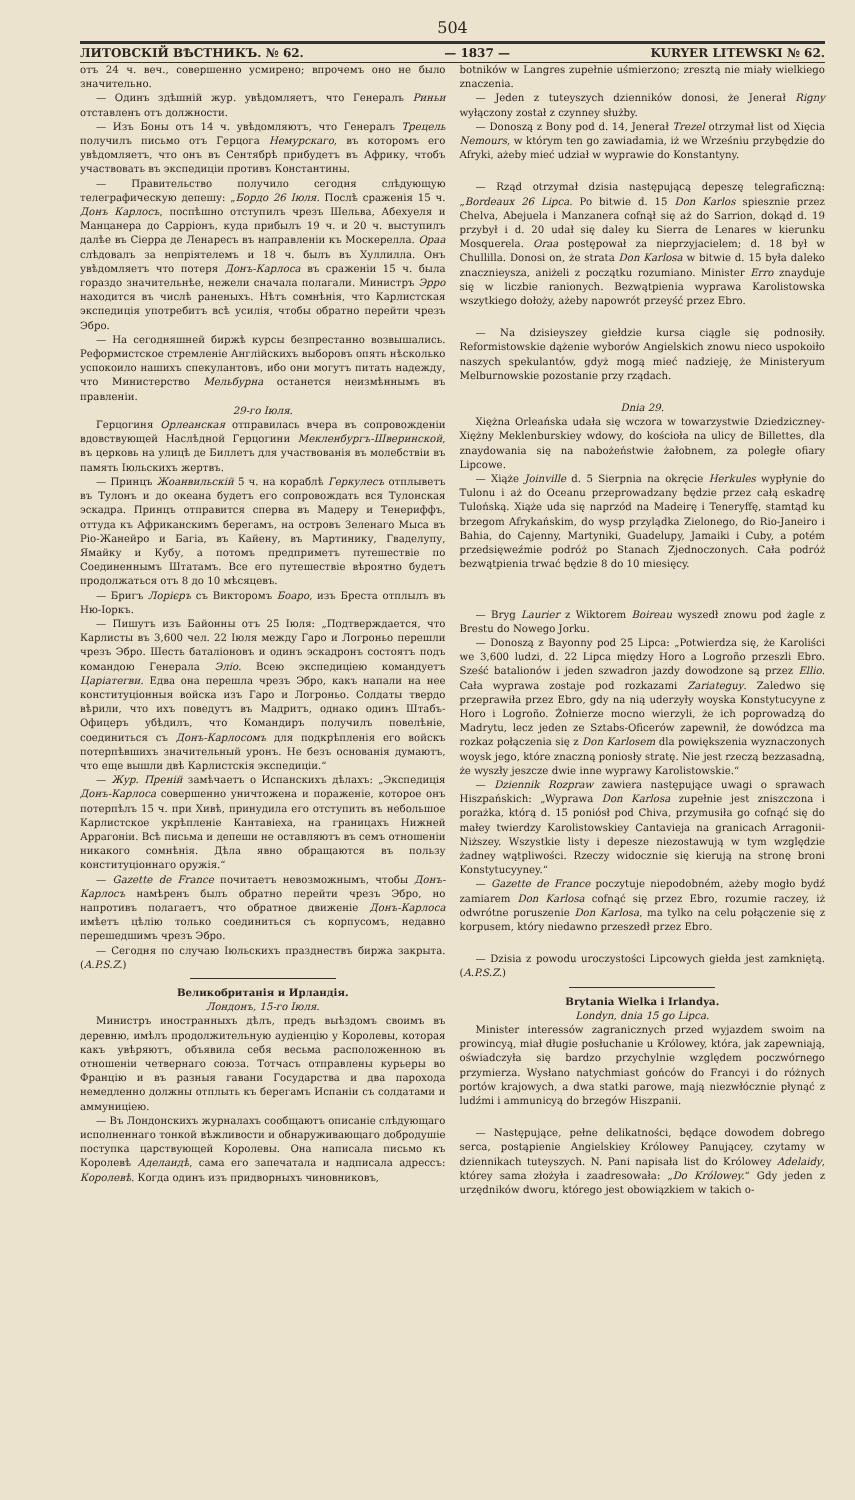504
ЛИТОВСКІЙ ВѢСТНИКЪ. № 62. — 1837 — KURYER LITEWSKI № 62.
отъ 24 ч. веч., совершенно усмирено; впрочемъ оно не было значительно.
— Одинъ здѣшній жур. увѣдомляетъ, что Генералъ Риньи отставленъ отъ должности.
— Изъ Боны отъ 14 ч. увѣдомляютъ, что Генералъ Трецель получилъ письмо отъ Герцога Немурскаго, въ которомъ его увѣдомляетъ, что онъ въ Сентябрѣ прибудетъ въ Африку, чтобъ участвовать въ экспедиціи противъ Константины.
— Правительство получило сегодня слѣдующую телеграфическую депешу: „Бордо 26 Іюля. Послѣ сраженія 15 ч. Донъ Карлосъ, поспѣшно отступилъ чрезъ Шельва, Абехуеля и Манцанера до Сарріонъ, куда прибылъ 19 ч. и 20 ч. выступилъ далѣе въ Сіерра де Ленаресъ въ направленіи къ Москерелла. Ораа слѣдовалъ за непріятелемъ и 18 ч. былъ въ Хуллилла. Онъ увѣдомляетъ что потеря Донъ-Карлоса въ сраженіи 15 ч. была гораздо значительнѣе, нежели сначала полагали. Министръ Эрро находится въ числѣ раненыхъ. Нѣтъ сомнѣнія, что Карлистская экспедиція употребитъ всѣ усилія, чтобы обратно перейти чрезъ Эбро.
— На сегодняшней биржѣ курсы безпрестанно возвышались. Реформистское стремленіе Англійскихъ выборовъ опять нѣсколько успокоило нашихъ спекулантовъ, ибо они могутъ питать надежду, что Министерство Мельбурна останется неизмѣннымъ въ правленіи.
29-го Іюля.
Герцогиня Орлеанская отправилась вчера въ сопровожденіи вдовствующей Наслѣдной Герцогини Мекленбургъ-Шверинской, въ церковь на улицѣ де Биллетъ для участвованія въ молебствіи въ память Іюльскихъ жертвъ.
— Принцъ Жоанвильскій 5 ч. на кораблѣ Геркулесъ отплыветъ въ Тулонъ и до океана будетъ его сопровождать вся Тулонская эскадра. Принцъ отправится сперва въ Мадеру и Тенериффъ, оттуда къ Африканскимъ берегамъ, на островъ Зеленаго Мыса въ Ріо-Жанейро и Багіа, въ Кайену, въ Мартинику, Гваделупу, Ямайку и Кубу, а потомъ предприметъ путешествіе по Соединеннымъ Штатамъ. Все его путешествіе вѣроятно будетъ продолжаться отъ 8 до 10 мѣсяцевъ.
— Бригъ Лорієръ съ Викторомъ Боаро, изъ Бреста отплылъ въ Ню-Іоркъ.
— Пишутъ изъ Байонны отъ 25 Іюля: „Подтверждается, что Карлисты въ 3,600 чел. 22 Іюля между Гаро и Логроньо перешли чрезъ Эбро. Шесть баталіоновъ и одинъ эскадронъ состоятъ подъ командою Генерала Эліо. Всею экспедиціею командуетъ Царіатегви. Едва она перешла чрезъ Эбро, какъ напали на нее конституціонныя войска изъ Гаро и Логроньо. Солдаты твердо вѣрили, что ихъ поведутъ въ Мадритъ, однако одинъ Штабъ-Офицеръ убѣдилъ, что Командиръ получилъ повелѣніе, соединиться съ Донъ-Карлосомъ для подкрѣпленія его войскъ потерпѣвшихъ значительный уронъ. Не безъ основанія думаютъ, что еще вышли двѣ Карлистскія экспедиціи.“
— Жур. Преній замѣчаетъ о Испанскихъ дѣлахъ: „Экспедиція Донъ-Карлоса совершенно уничтожена и пораженіе, которое онъ потерпѣлъ 15 ч. при Хивѣ, принудила его отступить въ небольшое Карлистское укрѣпленіе Кантавіеха, на границахъ Нижней Аррагоніи. Всѣ письма и депеши не оставляютъ въ семъ отношеніи никакого сомнѣнія. Дѣла явно обращаются въ пользу конституціоннаго оружія.“
— Gazette de France почитаетъ невозможнымъ, чтобы Донъ-Карлосъ намѣренъ былъ обратно перейти чрезъ Эбро, но напротивъ полагаетъ, что обратное движеніе Донъ-Карлоса имѣетъ цѣлію только соединиться съ корпусомъ, недавно перешедшимъ чрезъ Эбро.
— Сегодня по случаю Іюльскихъ празднествъ биржа закрыта. (A.P.S.Z.)
Великобританія и Ирландія.
Лондонъ, 15-го Іюля.
Министръ иностранныхъ дѣлъ, предъ выѣздомъ своимъ въ деревню, имѣлъ продолжительную аудіенцію у Королевы, которая какъ увѣряютъ, объявила себя весьма расположенною въ отношеніи четвернаго союза. Тотчасъ отправлены курьеры во Францію и въ разныя гавани Государства и два парохода немедленно должны отплыть къ берегамъ Испаніи съ солдатами и аммуниціею.
— Въ Лондонскихъ журналахъ сообщаютъ описаніе слѣдующаго исполненнаго тонкой вѣжливости и обнаруживающаго добродушіе поступка царствующей Королевы. Она написала письмо къ Королевѣ Аделаидѣ, сама его запечатала и надписала адрессъ: Королевѣ. Когда одинъ изъ придворныхъ чиновниковъ,
botników w Langres zupełnie uśmierzono; zresztą nie miały wielkiego znaczenia.
— Jeden z tuteyszych dzienników donosi, że Jenerał Rigny wyłączony został z czynney służby.
— Donoszą z Bony pod d. 14, Jenerał Trezel otrzymał list od Xięcia Nemours, w którym ten go zawiadamia, iż we Wrześniu przybędzie do Afryki, ażeby mieć udział w wyprawie do Konstantyny.
— Rząd otrzymał dzisia następującą depeszę telegraficzną: „Bordeaux 26 Lipca. Po bitwie d. 15 Don Karlos spiesznie przez Chelva, Abejuela i Manzanera cofnął się aż do Sarrion, dokąd d. 19 przybył i d. 20 udał się daley ku Sierra de Lenares w kierunku Mosquerela. Oraa postępował za nieprzyjacielem; d. 18 był w Chullilla. Donosi on, że strata Don Karlosa w bitwie d. 15 była daleko znacznieysza, aniżeli z początku rozumiano. Minister Erro znayduje się w liczbie ranionych. Bezwątpienia wyprawa Karolistowska wszytkiego dołoży, ażeby napowrót przeyść przez Ebro.
— Na dzisieyszey giełdzie kursa ciągle się podnosiły. Reformistowskie dążenie wyborów Angielskich znowu nieco uspokoiło naszych spekulantów, gdyż mogą mieć nadzieję, że Ministeryum Melburnowskie pozostanie przy rządach.
Dnia 29.
Xiężna Orleańska udała się wczora w towarzystwie Dziedziczney-Xiężny Meklenburskiey wdowy, do kościoła na ulicy de Billettes, dla znaydowania się na nabożeństwie żałobnem, za poległe ofiary Lipcowe.
— Xiąże Joinville d. 5 Sierpnia na okręcie Herkules wypłynie do Tulonu i aż do Oceanu przeprowadzany będzie przez całą eskadrę Tulońską. Xiąże uda się naprzód na Madeirę i Teneryffę, stamtąd ku brzegom Afrykańskim, do wysp przylądka Zielonego, do Rio-Janeiro i Bahia, do Cajenny, Martyniki, Guadelupy, Jamaiki i Cuby, a potém przedsięweźmie podróż po Stanach Zjednoczonych. Cała podróż bezwątpienia trwać będzie 8 do 10 miesięcy.
— Bryg Laurier z Wiktorem Boireau wyszedł znowu pod żagle z Brestu do Nowego Jorku.
— Donoszą z Bayonny pod 25 Lipca: „Potwierdza się, że Karoliści we 3,600 ludzi, d. 22 Lipca między Horo a Logroño przeszli Ebro. Sześć batalionów i jeden szwadron jazdy dowodzone są przez Ellio. Cała wyprawa zostaje pod rozkazami Zariateguy. Zaledwo się przeprawiła przez Ebro, gdy na nią uderzyły woyska Konstytucyyne z Horo i Logroño. Żołnierze mocno wierzyli, że ich poprowadzą do Madrytu, lecz jeden ze Sztabs-Oficerów zapewnił, że dowódzca ma rozkaz połączenia się z Don Karlosem dla powiększenia wyznaczonych woysk jego, które znaczną poniosły stratę. Nie jest rzeczą bezzasadną, że wyszły jeszcze dwie inne wyprawy Karolistowskie.“
— Dziennik Rozpraw zawiera następujące uwagi o sprawach Hiszpańskich: „Wyprawa Don Karlosa zupełnie jest zniszczona i porażka, którą d. 15 poniósł pod Chiva, przymusiła go cofnąć się do małey twierdzy Karolistowskiey Cantavieja na granicach Arragonii-Niższey. Wszystkie listy i depesze niezostawują w tym względzie żadney wątpliwości. Rzeczy widocznie się kierują na stronę broni Konstytucyyney.“
— Gazette de France poczytuje niepodobném, ażeby mogło bydź zamiarem Don Karlosa cofnąć się przez Ebro, rozumie raczey, iż odwrótne poruszenie Don Karlosa, ma tylko na celu połączenie się z korpusem, który niedawno przeszedł przez Ebro.
— Dzisia z powodu uroczystości Lipcowych giełda jest zamkniętą. (A.P.S.Z.)
Brytania Wielka i Irlandya.
Londyn, dnia 15 go Lipca.
Minister interessów zagranicznych przed wyjazdem swoim na prowincyą, miał długie posłuchanie u Królowey, która, jak zapewniają, oświadczyła się bardzo przychylnie względem poczwórnego przymierza. Wysłano natychmiast gońców do Francyi i do różnych portów krajowych, a dwa statki parowe, mają niezwłócznie płynąć z ludźmi i ammunicyą do brzegów Hiszpanii.
— Następujące, pełne delikatności, będące dowodem dobrego serca, postąpienie Angielskiey Królowey Panującey, czytamy w dziennikach tuteyszych. N. Pani napisała list do Królowey Adelaidy, którey sama złożyła i zaadresowała: „Do Królowey.“ Gdy jeden z urzędników dworu, którego jest obowiązkiem w takich o-